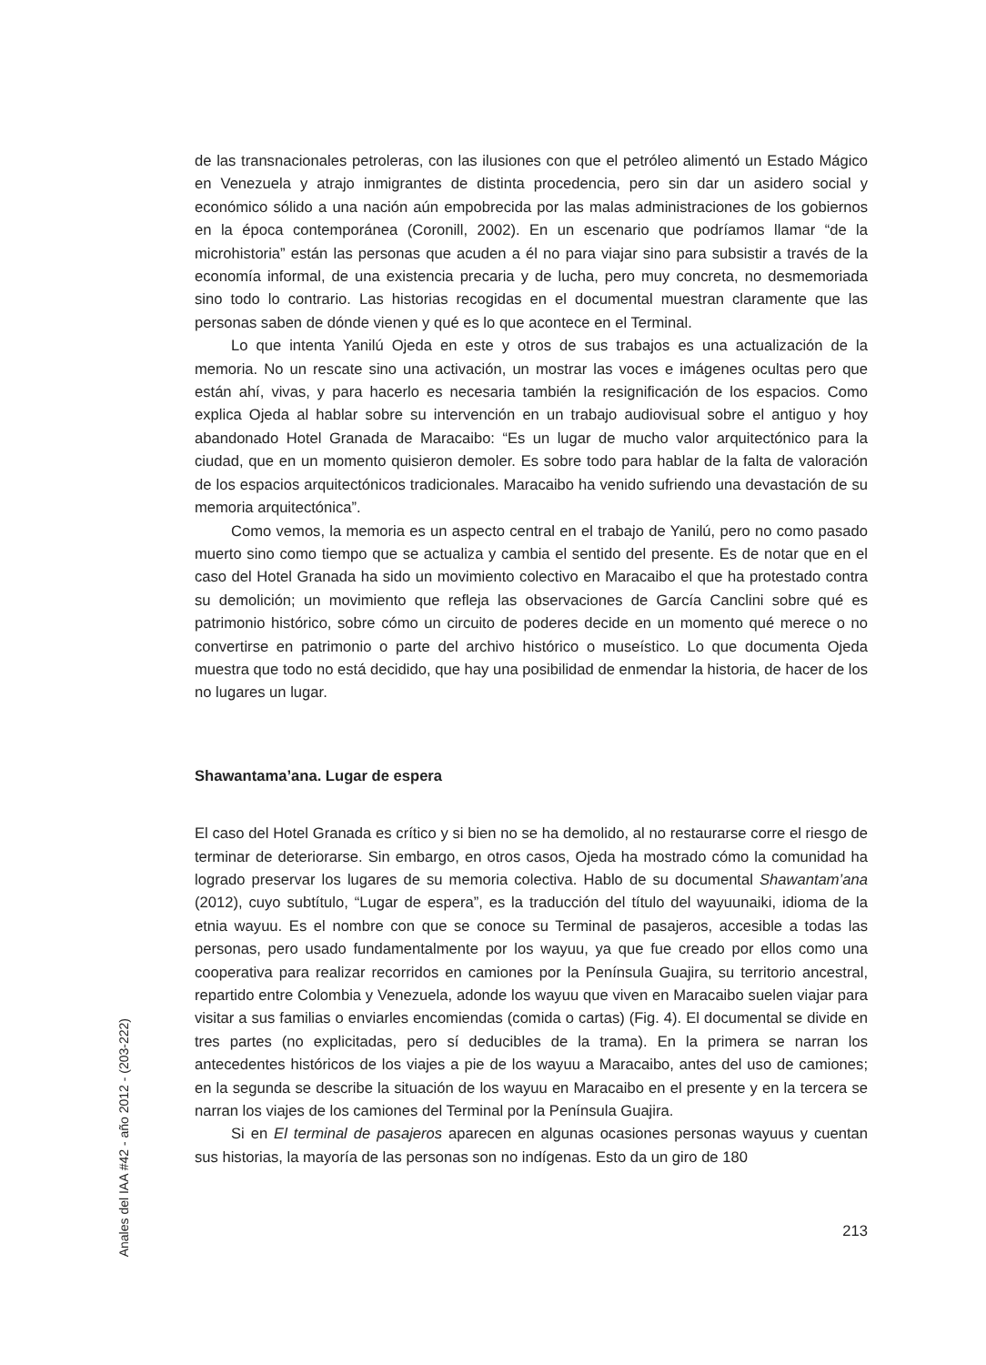de las transnacionales petroleras, con las ilusiones con que el petróleo alimentó un Estado Mágico en Venezuela y atrajo inmigrantes de distinta procedencia, pero sin dar un asidero social y económico sólido a una nación aún empobrecida por las malas administraciones de los gobiernos en la época contemporánea (Coronill, 2002). En un escenario que podríamos llamar “de la microhistoria” están las personas que acuden a él no para viajar sino para subsistir a través de la economía informal, de una existencia precaria y de lucha, pero muy concreta, no desmemoriada sino todo lo contrario. Las historias recogidas en el documental muestran claramente que las personas saben de dónde vienen y qué es lo que acontece en el Terminal.
Lo que intenta Yanilú Ojeda en este y otros de sus trabajos es una actualización de la memoria. No un rescate sino una activación, un mostrar las voces e imágenes ocultas pero que están ahí, vivas, y para hacerlo es necesaria también la resignificación de los espacios. Como explica Ojeda al hablar sobre su intervención en un trabajo audiovisual sobre el antiguo y hoy abandonado Hotel Granada de Maracaibo: “Es un lugar de mucho valor arquitectónico para la ciudad, que en un momento quisieron demoler. Es sobre todo para hablar de la falta de valoración de los espacios arquitectónicos tradicionales. Maracaibo ha venido sufriendo una devastación de su memoria arquitectónica”.
Como vemos, la memoria es un aspecto central en el trabajo de Yanilú, pero no como pasado muerto sino como tiempo que se actualiza y cambia el sentido del presente. Es de notar que en el caso del Hotel Granada ha sido un movimiento colectivo en Maracaibo el que ha protestado contra su demolición; un movimiento que refleja las observaciones de García Canclini sobre qué es patrimonio histórico, sobre cómo un circuito de poderes decide en un momento qué merece o no convertirse en patrimonio o parte del archivo histórico o museístico. Lo que documenta Ojeda muestra que todo no está decidido, que hay una posibilidad de enmendar la historia, de hacer de los no lugares un lugar.
Shawantama’ana. Lugar de espera
El caso del Hotel Granada es crítico y si bien no se ha demolido, al no restaurarse corre el riesgo de terminar de deteriorarse. Sin embargo, en otros casos, Ojeda ha mostrado cómo la comunidad ha logrado preservar los lugares de su memoria colectiva. Hablo de su documental Shawantam’ana (2012), cuyo subtítulo, “Lugar de espera”, es la traducción del título del wayuunaiki, idioma de la etnia wayuu. Es el nombre con que se conoce su Terminal de pasajeros, accesible a todas las personas, pero usado fundamentalmente por los wayuu, ya que fue creado por ellos como una cooperativa para realizar recorridos en camiones por la Península Guajira, su territorio ancestral, repartido entre Colombia y Venezuela, adonde los wayuu que viven en Maracaibo suelen viajar para visitar a sus familias o enviarles encomiendas (comida o cartas) (Fig. 4). El documental se divide en tres partes (no explicitadas, pero sí deducibles de la trama). En la primera se narran los antecedentes históricos de los viajes a pie de los wayuu a Maracaibo, antes del uso de camiones; en la segunda se describe la situación de los wayuu en Maracaibo en el presente y en la tercera se narran los viajes de los camiones del Terminal por la Península Guajira.
Si en El terminal de pasajeros aparecen en algunas ocasiones personas wayuus y cuentan sus historias, la mayoría de las personas son no indígenas. Esto da un giro de 180
Anales del IAA #42 - año 2012 - (203-222)
213